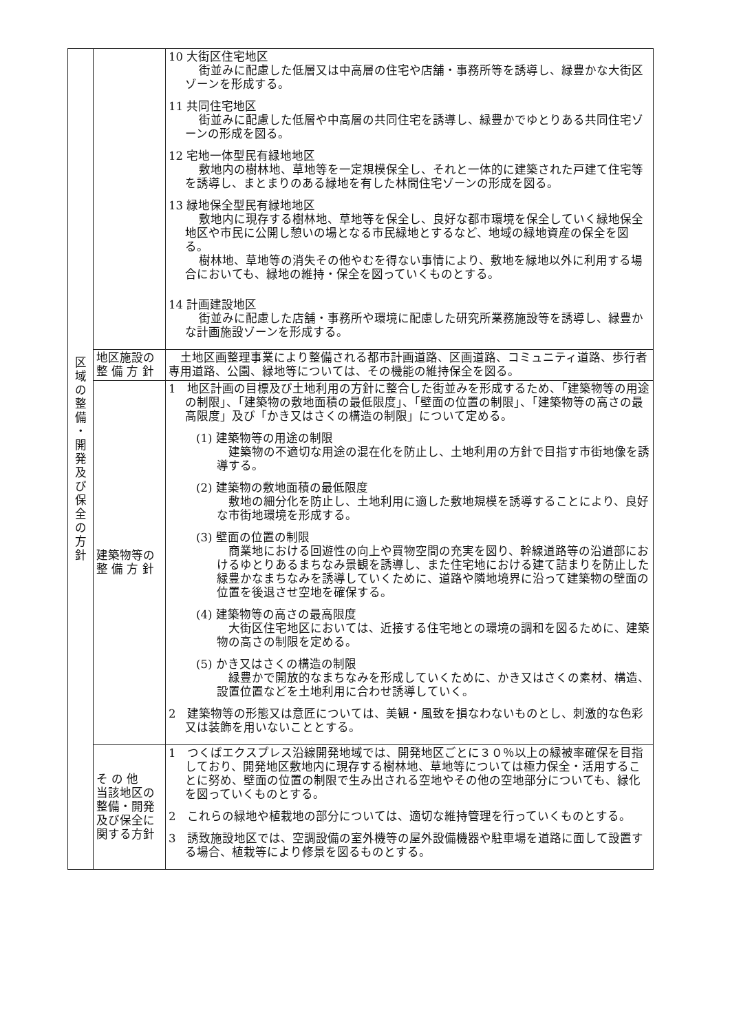| 区 域 の 整 備 ・ 開 発 及 び 保 全 の 方 針 | | 10 大街区住宅地区 街並みに配慮した低層又は中高層の住宅や店舗・事務所等を誘導し、緑豊かな大街区ゾーンを形成する。 11 共同住宅地区 街並みに配慮した低層や中高層の共同住宅を誘導し、緑豊かでゆとりある共同住宅ゾーンの形成を図る。 12 宅地一体型民有緑地地区 敷地内の樹林地、草地等を一定規模保全し、それと一体的に建築された戸建て住宅等を誘導し、まとまりのある緑地を有した林間住宅ゾーンの形成を図る。 13 緑地保全型民有緑地地区 敷地内に現存する樹林地、草地等を保全し、良好な都市環境を保全していく緑地保全地区や市民に公開し憩いの場となる市民緑地とするなど、地域の緑地資産の保全を図る。 樹林地、草地等の消失その他やむを得ない事情により、敷地を緑地以外に利用する場合においても、緑地の維持・保全を図っていくものとする。 14 計画建設地区 街並みに配慮した店舗・事務所や環境に配慮した研究所業務施設等を誘導し、緑豊かな計画施設ゾーンを形成する。 |
| | 地区施設の 整 備 方 針 | 土地区画整理事業により整備される都市計画道路、区画道路、コミュニティ道路、歩行者専用道路、公園、緑地等については、その機能の維持保全を図る。 |
| | 建築物等の 整 備 方 針 | 1 地区計画の目標及び土地利用の方針に整合した街並みを形成するため、「建築物等の用途の制限」、「建築物の敷地面積の最低限度」、「壁面の位置の制限」、「建築物等の高さの最高限度」及び「かき又はさくの構造の制限」について定める。 (1) 建築物等の用途の制限 建築物の不適切な用途の混在化を防止し、土地利用の方針で目指す市街地像を誘導する。 (2) 建築物の敷地面積の最低限度 敷地の細分化を防止し、土地利用に適した敷地規模を誘導することにより、良好な市街地環境を形成する。 (3) 壁面の位置の制限 商業地における回遊性の向上や買物空間の充実を図り、幹線道路等の沿道部におけるゆとりあるまちなみ景観を誘導し、また住宅地における建て詰まりを防止した緑豊かなまちなみを誘導していくために、道路や隣地境界に沿って建築物の壁面の位置を後退させ空地を確保する。 (4) 建築物等の高さの最高限度 大街区住宅地区においては、近接する住宅地との環境の調和を図るために、建築物の高さの制限を定める。 (5) かき又はさくの構造の制限 緑豊かで開放的なまちなみを形成していくために、かき又はさくの素材、構造、設置位置などを土地利用に合わせ誘導していく。 2 建築物等の形態又は意匠については、美観・風致を損なわないものとし、刺激的な色彩又は装飾を用いないこととする。 |
| | そ の 他 当該地区の 整備・開発 及び保全に 関する方針 | 1 つくばエクスプレス沿線開発地域では、開発地区ごとに３０％以上の緑被率確保を目指しており、開発地区敷地内に現存する樹林地、草地等については極力保全・活用することに努め、壁面の位置の制限で生み出される空地やその他の空地部分についても、緑化を図っていくものとする。 2 これらの緑地や植栽地の部分については、適切な維持管理を行っていくものとする。 3 誘致施設地区では、空調設備の室外機等の屋外設備機器や駐車場を道路に面して設置する場合、植栽等により修景を図るものとする。 |